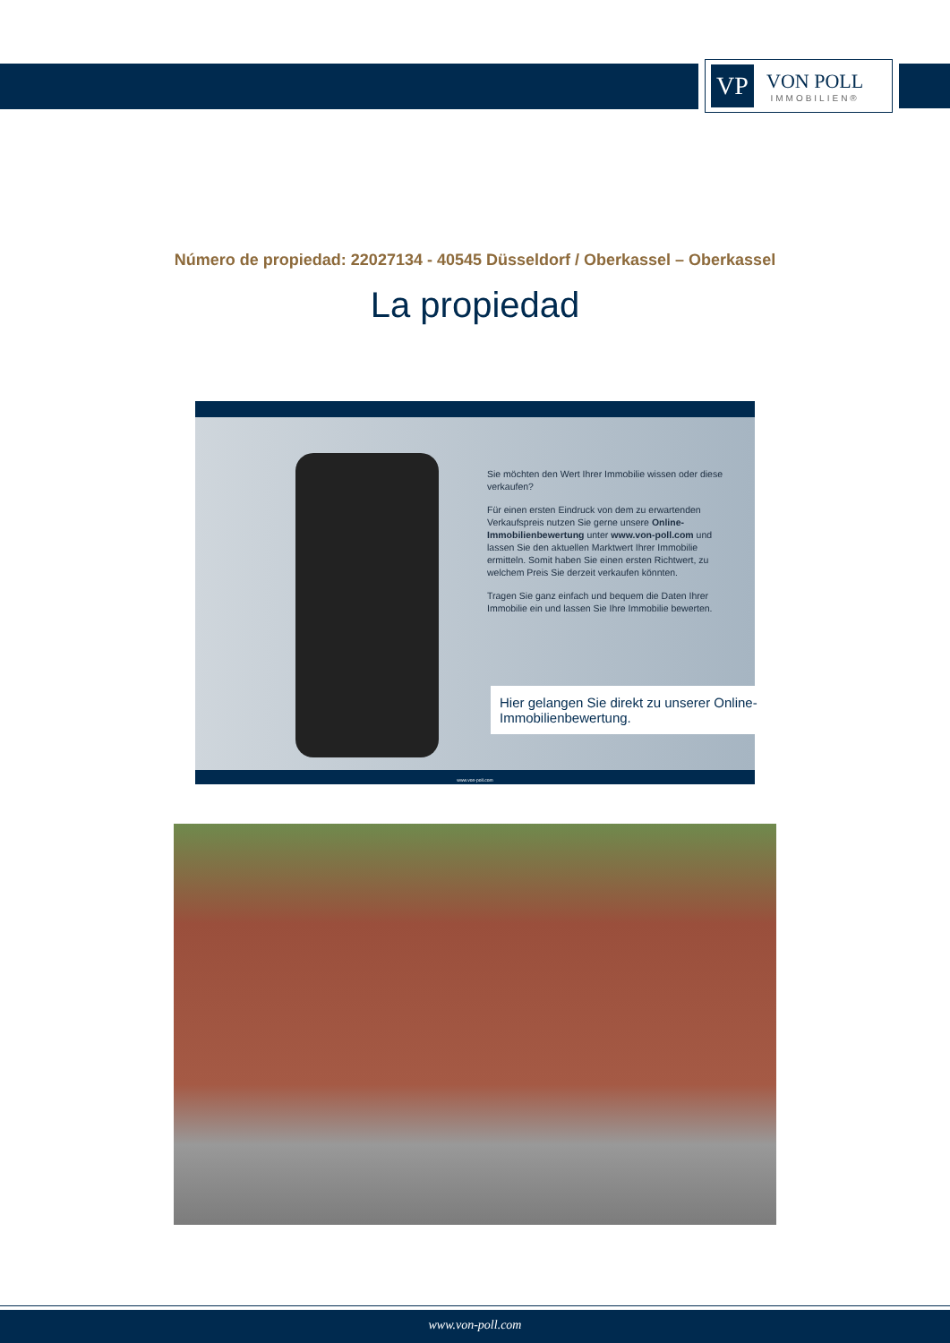VP
VON POLL
IMMOBILIEN®
Número de propiedad: 22027134 - 40545 Düsseldorf / Oberkassel – Oberkassel
La propiedad
Sie möchten den Wert Ihrer Immobilie wissen oder diese verkaufen?
Für einen ersten Eindruck von dem zu erwartenden Verkaufspreis nutzen Sie gerne unsere Online-Immobilienbewertung unter www.von-poll.com und lassen Sie den aktuellen Marktwert Ihrer Immobilie ermitteln. Somit haben Sie einen ersten Richtwert, zu welchem Preis Sie derzeit verkaufen könnten.
Tragen Sie ganz einfach und bequem die Daten Ihrer Immobilie ein und lassen Sie Ihre Immobilie bewerten.
Hier gelangen Sie direkt zu unserer Online-Immobilienbewertung.
www.von-poll.com
www.von-poll.com